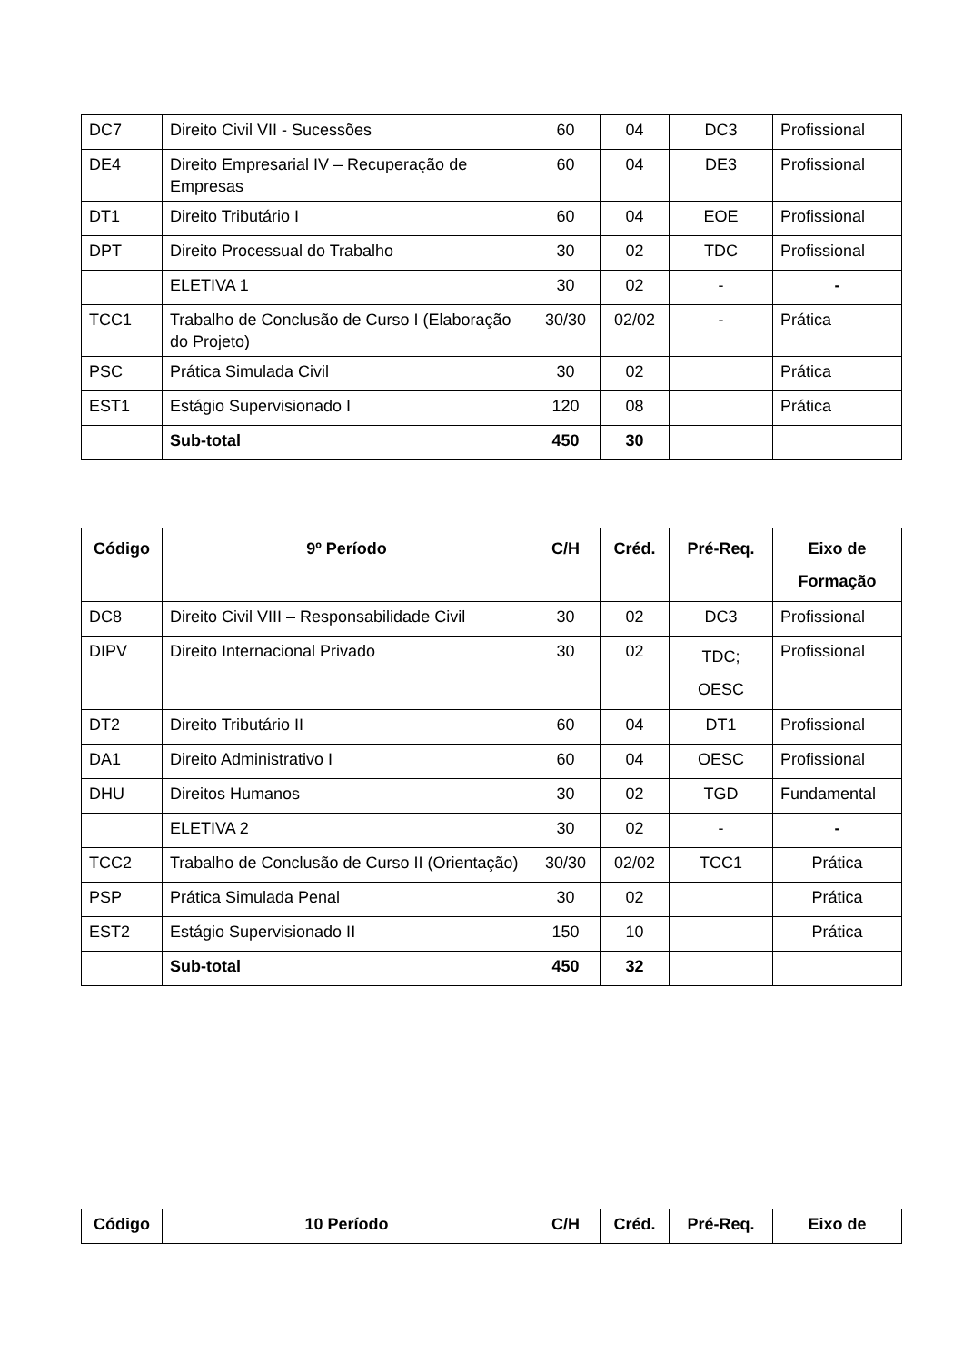| DC7 | Direito Civil VII - Sucessões | 60 | 04 | DC3 | Profissional |
| DE4 | Direito Empresarial IV – Recuperação de Empresas | 60 | 04 | DE3 | Profissional |
| DT1 | Direito Tributário I | 60 | 04 | EOE | Profissional |
| DPT | Direito Processual do Trabalho | 30 | 02 | TDC | Profissional |
| | ELETIVA 1 | 30 | 02 | - | - |
| TCC1 | Trabalho de Conclusão de Curso I (Elaboração do Projeto) | 30/30 | 02/02 | - | Prática |
| PSC | Prática Simulada Civil | 30 | 02 | | Prática |
| EST1 | Estágio Supervisionado I | 120 | 08 | | Prática |
| | Sub-total | 450 | 30 | | |
| Código | 9º Período | C/H | Créd. | Pré-Req. | Eixo de Formação |
| --- | --- | --- | --- | --- | --- |
| DC8 | Direito Civil VIII – Responsabilidade Civil | 30 | 02 | DC3 | Profissional |
| DIPV | Direito Internacional Privado | 30 | 02 | TDC; OESC | Profissional |
| DT2 | Direito Tributário II | 60 | 04 | DT1 | Profissional |
| DA1 | Direito Administrativo I | 60 | 04 | OESC | Profissional |
| DHU | Direitos Humanos | 30 | 02 | TGD | Fundamental |
| | ELETIVA 2 | 30 | 02 | - | - |
| TCC2 | Trabalho de Conclusão de Curso II (Orientação) | 30/30 | 02/02 | TCC1 | Prática |
| PSP | Prática Simulada Penal | 30 | 02 | | Prática |
| EST2 | Estágio Supervisionado II | 150 | 10 | | Prática |
| | Sub-total | 450 | 32 | | |
| Código | 10 Período | C/H | Créd. | Pré-Req. | Eixo de |
| --- | --- | --- | --- | --- | --- |